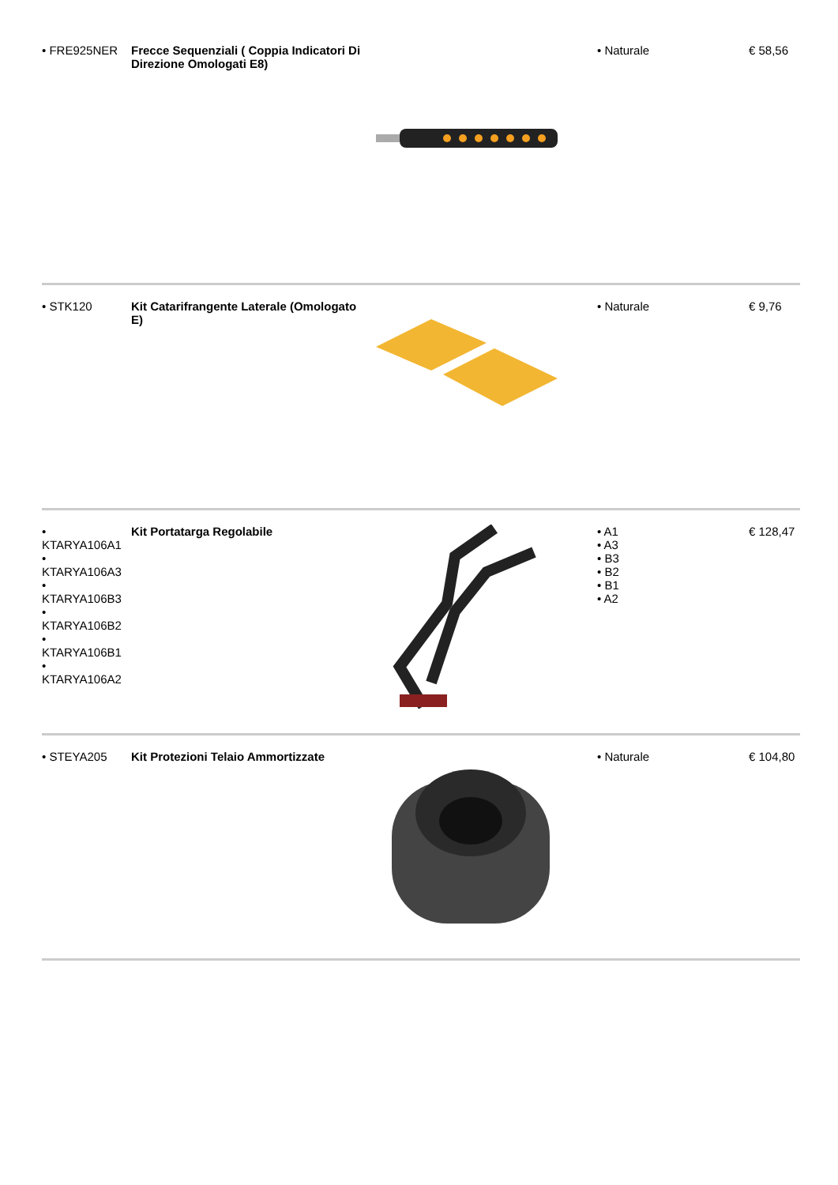| • FRE925NER | Frecce Sequenziali ( Coppia Indicatori Di Direzione Omologati E8) | | • Naturale | € 58,56 |
| • STK120 | Kit Catarifrangente Laterale (Omologato E) | | • Naturale | € 9,76 |
| • KTARYA106A1 • KTARYA106A3 • KTARYA106B3 • KTARYA106B2 • KTARYA106B1 • KTARYA106A2 | Kit Portatarga Regolabile | | • A1 • A3 • B3 • B2 • B1 • A2 | € 128,47 |
| • STEYA205 | Kit Protezioni Telaio Ammortizzate | | • Naturale | € 104,80 |